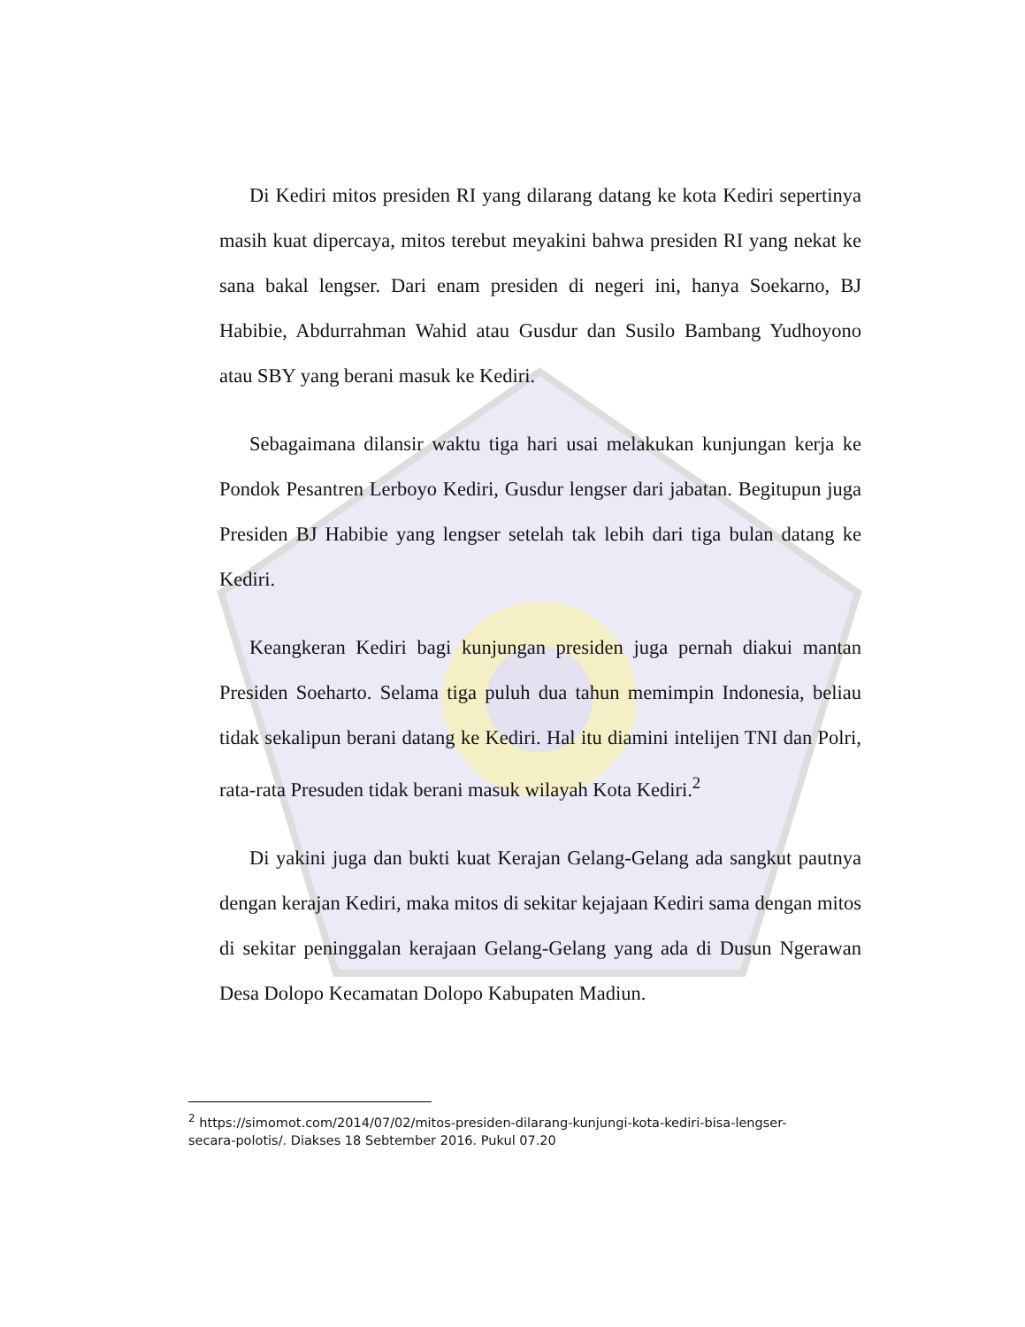Di Kediri mitos presiden RI yang dilarang datang ke kota Kediri sepertinya masih kuat dipercaya, mitos terebut meyakini bahwa presiden RI yang nekat ke sana bakal lengser. Dari enam presiden di negeri ini, hanya Soekarno, BJ Habibie, Abdurrahman Wahid atau Gusdur dan Susilo Bambang Yudhoyono atau SBY yang berani masuk ke Kediri.
Sebagaimana dilansir waktu tiga hari usai melakukan kunjungan kerja ke Pondok Pesantren Lerboyo Kediri, Gusdur lengser dari jabatan. Begitupun juga Presiden BJ Habibie yang lengser setelah tak lebih dari tiga bulan datang ke Kediri.
Keangkeran Kediri bagi kunjungan presiden juga pernah diakui mantan Presiden Soeharto. Selama tiga puluh dua tahun memimpin Indonesia, beliau tidak sekalipun berani datang ke Kediri. Hal itu diamini intelijen TNI dan Polri, rata-rata Presuden tidak berani masuk wilayah Kota Kediri.<sup>2</sup>
Di yakini juga dan bukti kuat Kerajan Gelang-Gelang ada sangkut pautnya dengan kerajan Kediri, maka mitos di sekitar kejajaan Kediri sama dengan mitos di sekitar peninggalan kerajaan Gelang-Gelang yang ada di Dusun Ngerawan Desa Dolopo Kecamatan Dolopo Kabupaten Madiun.
<sup>2</sup> https://simomot.com/2014/07/02/mitos-presiden-dilarang-kunjungi-kota-kediri-bisa-lengser-secara-polotis/. Diakses 18 Sebtember 2016. Pukul 07.20